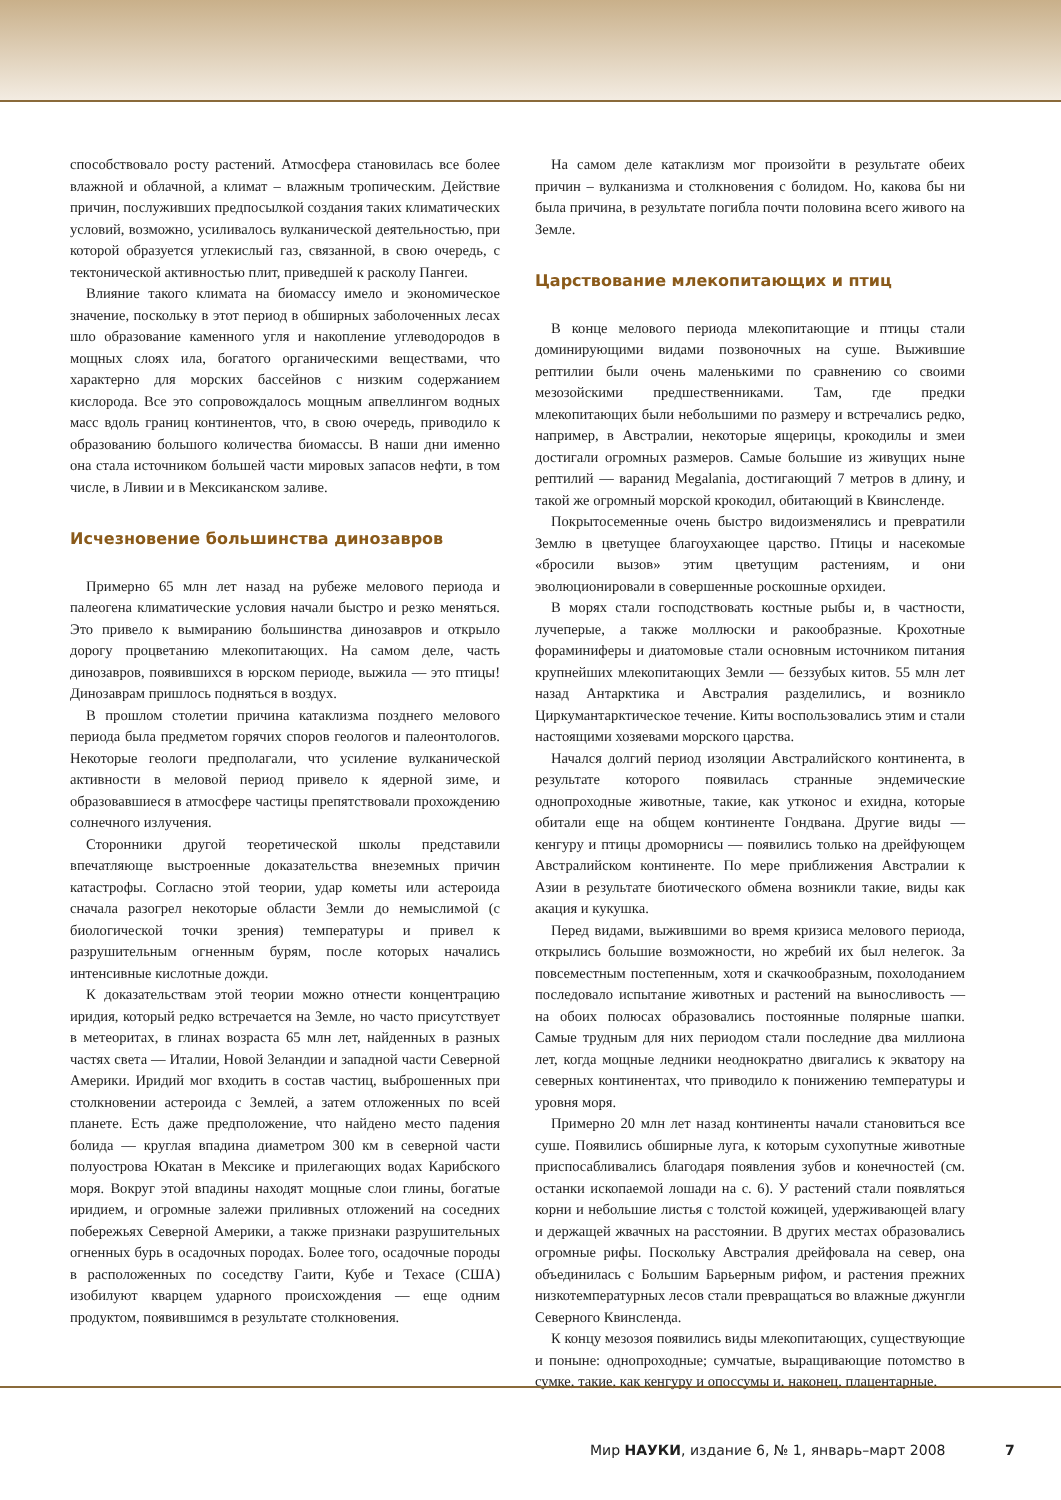способствовало росту растений. Атмосфера становилась все более влажной и облачной, а климат – влажным тропическим. Действие причин, послуживших предпосылкой создания таких климатических условий, возможно, усиливалось вулканической деятельностью, при которой образуется углекислый газ, связанной, в свою очередь, с тектонической активностью плит, приведшей к расколу Пангеи.
Влияние такого климата на биомассу имело и экономическое значение, поскольку в этот период в обширных заболоченных лесах шло образование каменного угля и накопление углеводородов в мощных слоях ила, богатого органическими веществами, что характерно для морских бассейнов с низким содержанием кислорода. Все это сопровождалось мощным апвеллингом водных масс вдоль границ континентов, что, в свою очередь, приводило к образованию большого количества биомассы. В наши дни именно она стала источником большей части мировых запасов нефти, в том числе, в Ливии и в Мексиканском заливе.
Исчезновение большинства динозавров
Примерно 65 млн лет назад на рубеже мелового периода и палеогена климатические условия начали быстро и резко меняться. Это привело к вымиранию большинства динозавров и открыло дорогу процветанию млекопитающих. На самом деле, часть динозавров, появившихся в юрском периоде, выжила — это птицы! Динозаврам пришлось подняться в воздух.
В прошлом столетии причина катаклизма позднего мелового периода была предметом горячих споров геологов и палеонтологов. Некоторые геологи предполагали, что усиление вулканической активности в меловой период привело к ядерной зиме, и образовавшиеся в атмосфере частицы препятствовали прохождению солнечного излучения.
Сторонники другой теоретической школы представили впечатляюще выстроенные доказательства внеземных причин катастрофы. Согласно этой теории, удар кометы или астероида сначала разогрел некоторые области Земли до немыслимой (с биологической точки зрения) температуры и привел к разрушительным огненным бурям, после которых начались интенсивные кислотные дожди.
К доказательствам этой теории можно отнести концентрацию иридия, который редко встречается на Земле, но часто присутствует в метеоритах, в глинах возраста 65 млн лет, найденных в разных частях света — Италии, Новой Зеландии и западной части Северной Америки. Иридий мог входить в состав частиц, выброшенных при столкновении астероида с Землей, а затем отложенных по всей планете. Есть даже предположение, что найдено место падения болида — круглая впадина диаметром 300 км в северной части полуострова Юкатан в Мексике и прилегающих водах Карибского моря. Вокруг этой впадины находят мощные слои глины, богатые иридием, и огромные залежи приливных отложений на соседних побережьях Северной Америки, а также признаки разрушительных огненных бурь в осадочных породах. Более того, осадочные породы в расположенных по соседству Гаити, Кубе и Техасе (США) изобилуют кварцем ударного происхождения — еще одним продуктом, появившимся в результате столкновения.
На самом деле катаклизм мог произойти в результате обеих причин – вулканизма и столкновения с болидом. Но, какова бы ни была причина, в результате погибла почти половина всего живого на Земле.
Царствование млекопитающих и птиц
В конце мелового периода млекопитающие и птицы стали доминирующими видами позвоночных на суше. Выжившие рептилии были очень маленькими по сравнению со своими мезозойскими предшественниками. Там, где предки млекопитающих были небольшими по размеру и встречались редко, например, в Австралии, некоторые ящерицы, крокодилы и змеи достигали огромных размеров. Самые большие из живущих ныне рептилий — варанид Megalania, достигающий 7 метров в длину, и такой же огромный морской крокодил, обитающий в Квинсленде.
Покрытосеменные очень быстро видоизменялись и превратили Землю в цветущее благоухающее царство. Птицы и насекомые «бросили вызов» этим цветущим растениям, и они эволюционировали в совершенные роскошные орхидеи.
В морях стали господствовать костные рыбы и, в частности, лучеперые, а также моллюски и ракообразные. Крохотные фораминиферы и диатомовые стали основным источником питания крупнейших млекопитающих Земли — беззубых китов. 55 млн лет назад Антарктика и Австралия разделились, и возникло Циркумантарктическое течение. Киты воспользовались этим и стали настоящими хозяевами морского царства.
Начался долгий период изоляции Австралийского континента, в результате которого появилась странные эндемические однопроходные животные, такие, как утконос и ехидна, которые обитали еще на общем континенте Гондвана. Другие виды — кенгуру и птицы дроморнисы — появились только на дрейфующем Австралийском континенте. По мере приближения Австралии к Азии в результате биотического обмена возникли такие, виды как акация и кукушка.
Перед видами, выжившими во время кризиса мелового периода, открылись большие возможности, но жребий их был нелегок. За повсеместным постепенным, хотя и скачкообразным, похолоданием последовало испытание животных и растений на выносливость — на обоих полюсах образовались постоянные полярные шапки. Самые трудным для них периодом стали последние два миллиона лет, когда мощные ледники неоднократно двигались к экватору на северных континентах, что приводило к понижению температуры и уровня моря.
Примерно 20 млн лет назад континенты начали становиться все суше. Появились обширные луга, к которым сухопутные животные приспосабливались благодаря появления зубов и конечностей (см. останки ископаемой лошади на с. 6). У растений стали появляться корни и небольшие листья с толстой кожицей, удерживающей влагу и держащей жвачных на расстоянии. В других местах образовались огромные рифы. Поскольку Австралия дрейфовала на север, она объединилась с Большим Барьерным рифом, и растения прежних низкотемпературных лесов стали превращаться во влажные джунгли Северного Квинсленда.
К концу мезозоя появились виды млекопитающих, существующие и поныне: однопроходные; сумчатые, выращивающие потомство в сумке, такие, как кенгуру и опоссумы и, наконец, плацентарные,
Мир НАУКИ, издание 6, № 1, январь–март 2008
7